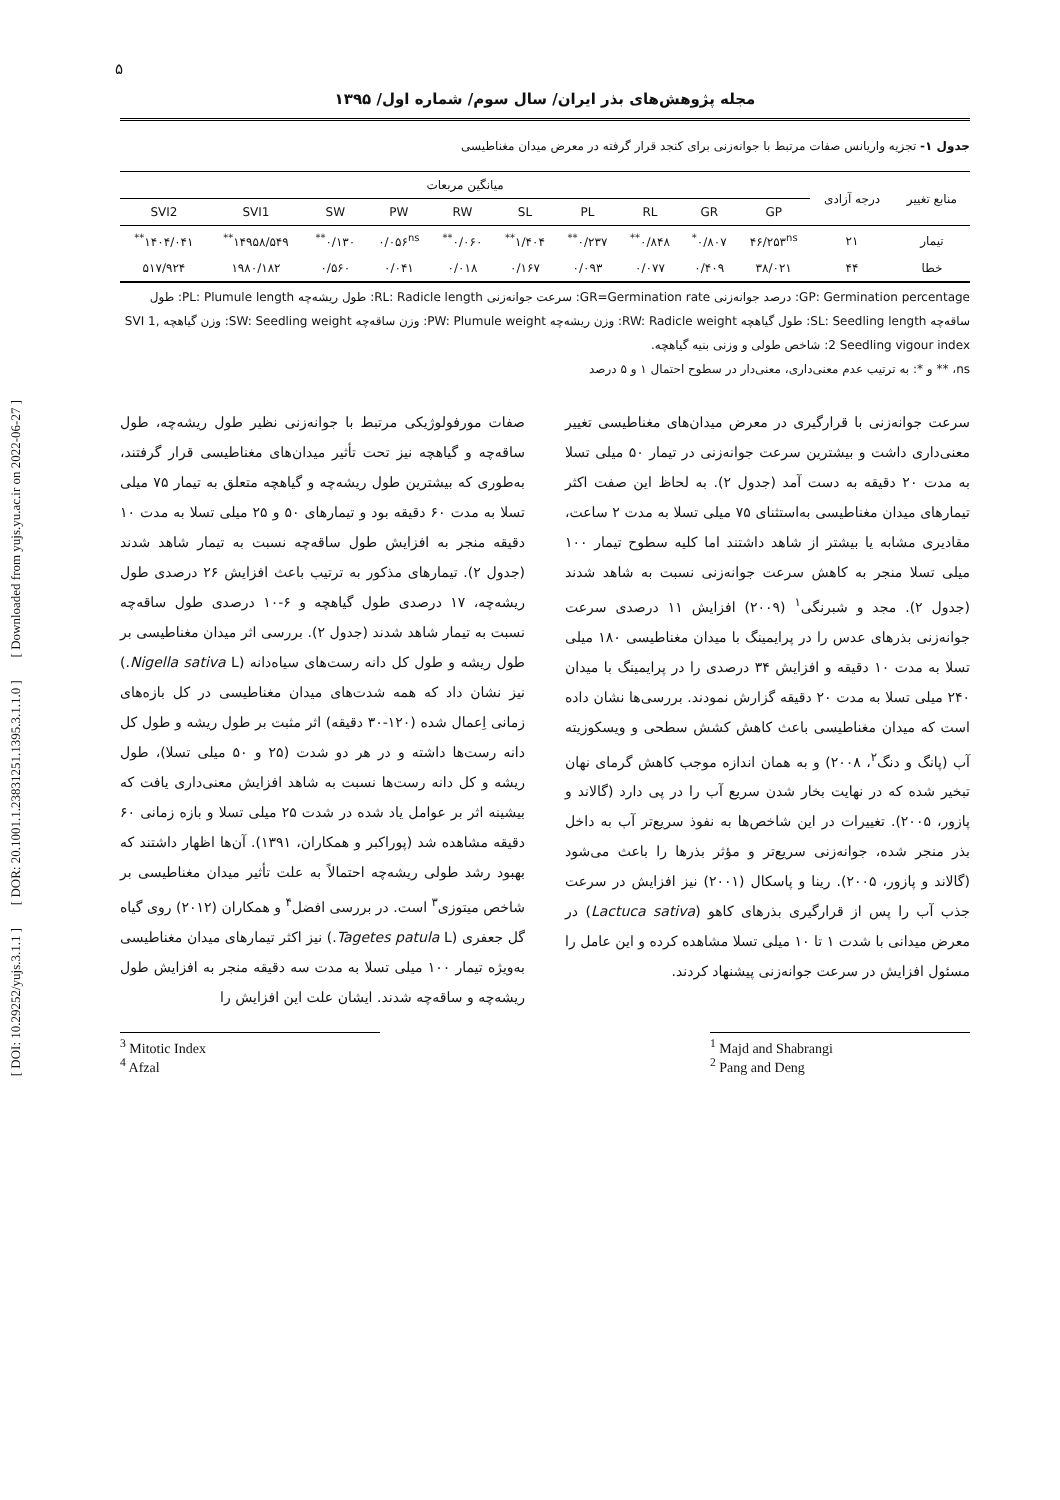۵
مجله پژوهش‌های بذر ایران/ سال سوم/ شماره اول/ ۱۳۹۵
جدول ۱- تجزیه واریانس صفات مرتبط با جوانه‌زنی برای کنجد قرار گرفته در معرض میدان مغناطیسی
| منابع تغییر | درجه آزادی | میانگین مربعات | | | | | | | | | |
| --- | --- | --- | --- | --- | --- | --- | --- | --- | --- | --- | --- |
| | | GP | GR | RL | PL | SL | RW | PW | SW | SVI1 | SVI2 |
| تیمار | ۲۱ | ۴۶/۲۵۳<sup>ns</sup> | ۰/۸۰۷<sup>*</sup> | ۰/۸۴۸<sup>**</sup> | ۰/۲۳۷<sup>**</sup> | ۱/۴۰۴<sup>**</sup> | ۰/۰۶۰<sup>**</sup> | ۰/۰۵۶<sup>ns</sup> | ۰/۱۳۰<sup>**</sup> | ۱۴۹۵۸/۵۴۹<sup>**</sup> | ۱۴۰۴/۰۴۱<sup>**</sup> |
| خطا | ۴۴ | ۳۸/۰۲۱ | ۰/۴۰۹ | ۰/۰۷۷ | ۰/۰۹۳ | ۰/۱۶۷ | ۰/۰۱۸ | ۰/۰۴۱ | ۰/۵۶۰ | ۱۹۸۰/۱۸۲ | ۵۱۷/۹۲۴ |
GP: Germination percentage: درصد جوانه‌زنی GR=Germination rate: سرعت جوانه‌زنی RL: Radicle length: طول ریشه‌چه PL: Plumule length: طول ساقه‌چه SL: Seedling length: طول گیاهچه RW: Radicle weight: وزن ریشه‌چه PW: Plumule weight: وزن ساقه‌چه SW: Seedling weight: وزن گیاهچه SVI 1, 2 Seedling vigour index: شاخص طولی و وزنی بنیه گیاهچه.
ns، ** و *: به ترتیب عدم معنی‌داری، معنی‌دار در سطوح احتمال ۱ و ۵ درصد
سرعت جوانه‌زنی با قرارگیری در معرض میدان‌های مغناطیسی تغییر معنی‌داری داشت و بیشترین سرعت جوانه‌زنی در تیمار ۵۰ میلی تسلا به مدت ۲۰ دقیقه به دست آمد (جدول ۲). به لحاظ این صفت اکثر تیمارهای میدان مغناطیسی به‌استثنای ۷۵ میلی تسلا به مدت ۲ ساعت، مقادیری مشابه یا بیشتر از شاهد داشتند اما کلیه سطوح تیمار ۱۰۰ میلی تسلا منجر به کاهش سرعت جوانه‌زنی نسبت به شاهد شدند (جدول ۲). مجد و شبرنگی<sup>۱</sup> (۲۰۰۹) افزایش ۱۱ درصدی سرعت جوانه‌زنی بذرهای عدس را در پرایمینگ با میدان مغناطیسی ۱۸۰ میلی تسلا به مدت ۱۰ دقیقه و افزایش ۳۴ درصدی را در پرایمینگ با میدان ۲۴۰ میلی تسلا به مدت ۲۰ دقیقه گزارش نمودند. بررسی‌ها نشان داده است که میدان مغناطیسی باعث کاهش کشش سطحی و ویسکوزیته آب (پانگ و دنگ<sup>۲</sup>، ۲۰۰۸) و به همان اندازه موجب کاهش گرمای نهان تبخیر شده که در نهایت بخار شدن سریع آب را در پی دارد (گالاند و پازور، ۲۰۰۵). تغییرات در این شاخص‌ها به نفوذ سریع‌تر آب به داخل بذر منجر شده، جوانه‌زنی سریع‌تر و مؤثر بذرها را باعث می‌شود (گالاند و پازور، ۲۰۰۵). رینا و پاسکال (۲۰۰۱) نیز افزایش در سرعت جذب آب را پس از قرارگیری بذرهای کاهو (Lactuca sativa) در معرض میدانی با شدت ۱ تا ۱۰ میلی تسلا مشاهده کرده و این عامل را مسئول افزایش در سرعت جوانه‌زنی پیشنهاد کردند.
صفات مورفولوژیکی مرتبط با جوانه‌زنی نظیر طول ریشه‌چه، طول ساقه‌چه و گیاهچه نیز تحت تأثیر میدان‌های مغناطیسی قرار گرفتند، به‌طوری که بیشترین طول ریشه‌چه و گیاهچه متعلق به تیمار ۷۵ میلی تسلا به مدت ۶۰ دقیقه بود و تیمارهای ۵۰ و ۲۵ میلی تسلا به مدت ۱۰ دقیقه منجر به افزایش طول ساقه‌چه نسبت به تیمار شاهد شدند (جدول ۲). تیمارهای مذکور به ترتیب باعث افزایش ۲۶ درصدی طول ریشه‌چه، ۱۷ درصدی طول گیاهچه و ۶-۱۰ درصدی طول ساقه‌چه نسبت به تیمار شاهد شدند (جدول ۲). بررسی اثر میدان مغناطیسی بر طول ریشه و طول کل دانه رست‌های سیاه‌دانه (Nigella sativa L.) نیز نشان داد که همه شدت‌های میدان مغناطیسی در کل بازه‌های زمانی اِعمال شده (۱۲۰-۳۰ دقیقه) اثر مثبت بر طول ریشه و طول کل دانه رست‌ها داشته و در هر دو شدت (۲۵ و ۵۰ میلی تسلا)، طول ریشه و کل دانه رست‌ها نسبت به شاهد افزایش معنی‌داری یافت که بیشینه اثر بر عوامل یاد شده در شدت ۲۵ میلی تسلا و بازه زمانی ۶۰ دقیقه مشاهده شد (پوراکبر و همکاران، ۱۳۹۱). آن‌ها اظهار داشتند که بهبود رشد طولی ریشه‌چه احتمالاً به علت تأثیر میدان مغناطیسی بر شاخص میتوزی<sup>۳</sup> است. در بررسی افضل<sup>۴</sup> و همکاران (۲۰۱۲) روی گیاه گل جعفری (Tagetes patula L.) نیز اکثر تیمارهای میدان مغناطیسی به‌ویژه تیمار ۱۰۰ میلی تسلا به مدت سه دقیقه منجر به افزایش طول ریشه‌چه و ساقه‌چه شدند. ایشان علت این افزایش را
<sup>3</sup> Mitotic Index
<sup>4</sup> Afzal
<sup>1</sup> Majd and Shabrangi
<sup>2</sup> Pang and Deng
[ DOI: 10.29252/yujs.3.1.1 ] [ DOR: 20.1001.1.23831251.1395.3.1.1.0 ] [ Downloaded from yujs.yu.ac.ir on 2022-06-27 ]